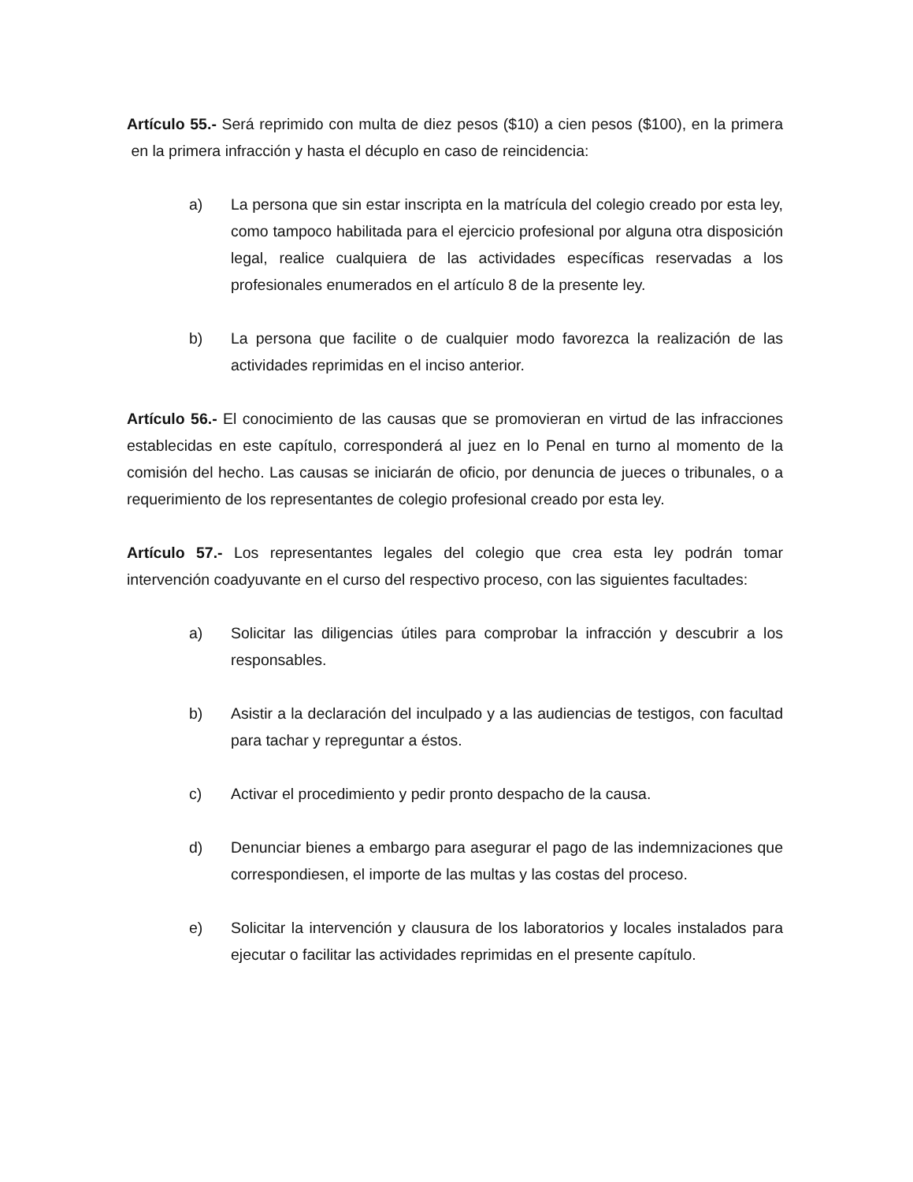Artículo 55.- Será reprimido con multa de diez pesos ($10) a cien pesos ($100), en la primera en la primera infracción y hasta el décuplo en caso de reincidencia:
a) La persona que sin estar inscripta en la matrícula del colegio creado por esta ley, como tampoco habilitada para el ejercicio profesional por alguna otra disposición legal, realice cualquiera de las actividades específicas reservadas a los profesionales enumerados en el artículo 8 de la presente ley.
b) La persona que facilite o de cualquier modo favorezca la realización de las actividades reprimidas en el inciso anterior.
Artículo 56.- El conocimiento de las causas que se promovieran en virtud de las infracciones establecidas en este capítulo, corresponderá al juez en lo Penal en turno al momento de la comisión del hecho. Las causas se iniciarán de oficio, por denuncia de jueces o tribunales, o a requerimiento de los representantes de colegio profesional creado por esta ley.
Artículo 57.- Los representantes legales del colegio que crea esta ley podrán tomar intervención coadyuvante en el curso del respectivo proceso, con las siguientes facultades:
a) Solicitar las diligencias útiles para comprobar la infracción y descubrir a los responsables.
b) Asistir a la declaración del inculpado y a las audiencias de testigos, con facultad para tachar y repreguntar a éstos.
c) Activar el procedimiento y pedir pronto despacho de la causa.
d) Denunciar bienes a embargo para asegurar el pago de las indemnizaciones que correspondiesen, el importe de las multas y las costas del proceso.
e) Solicitar la intervención y clausura de los laboratorios y locales instalados para ejecutar o facilitar las actividades reprimidas en el presente capítulo.